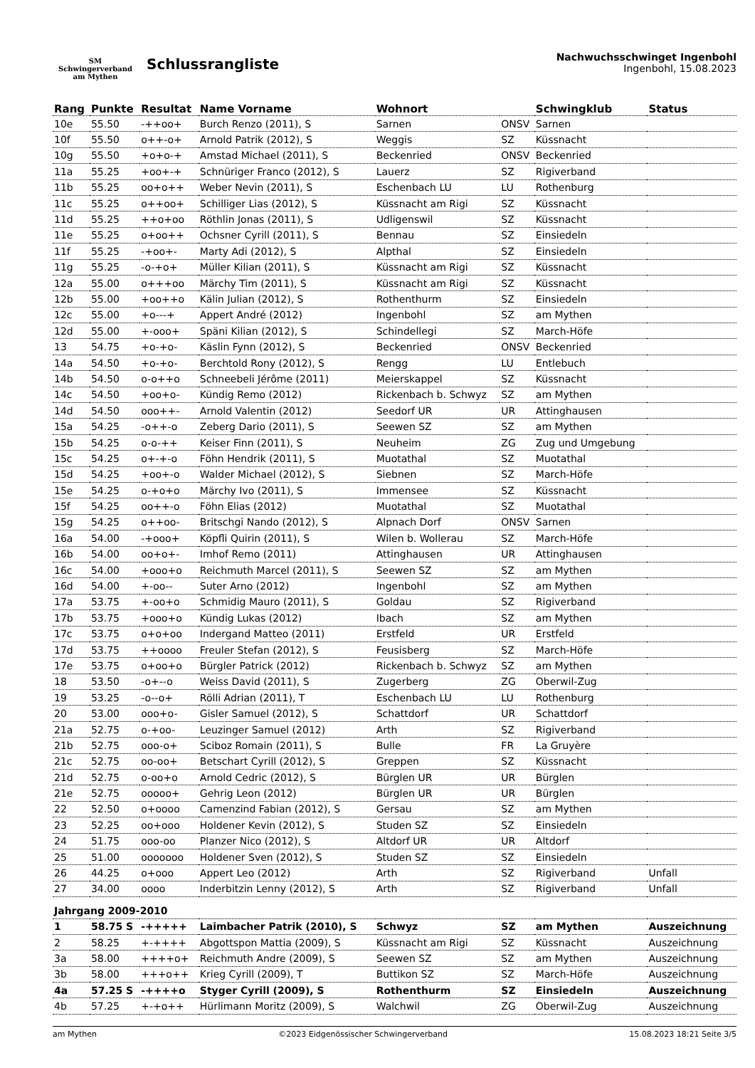SM
Schwingerverband
am Mythen
Schlussrangliste
Nachwuchsschwinget Ingenbohl
Ingenbohl, 15.08.2023
| Rang | Punkte | Resultat | Name Vorname | Wohnort | | Schwingklub | Status |
| --- | --- | --- | --- | --- | --- | --- | --- |
| 10e | 55.50 | -++oo+ | Burch Renzo (2011), S | Sarnen | ONSV | Sarnen | |
| 10f | 55.50 | o++-o+ | Arnold Patrik (2012), S | Weggis | SZ | Küssnacht | |
| 10g | 55.50 | +o+o-+ | Amstad Michael (2011), S | Beckenried | ONSV | Beckenried | |
| 11a | 55.25 | +oo+-+ | Schnüriger Franco (2012), S | Lauerz | SZ | Rigiverband | |
| 11b | 55.25 | oo+o++ | Weber Nevin (2011), S | Eschenbach LU | LU | Rothenburg | |
| 11c | 55.25 | o++oo+ | Schilliger Lias (2012), S | Küssnacht am Rigi | SZ | Küssnacht | |
| 11d | 55.25 | ++o+oo | Röthlin Jonas (2011), S | Udligenswil | SZ | Küssnacht | |
| 11e | 55.25 | o+oo++ | Ochsner Cyrill (2011), S | Bennau | SZ | Einsiedeln | |
| 11f | 55.25 | -+oo+- | Marty Adi (2012), S | Alpthal | SZ | Einsiedeln | |
| 11g | 55.25 | -o-+o+ | Müller Kilian (2011), S | Küssnacht am Rigi | SZ | Küssnacht | |
| 12a | 55.00 | o+++oo | Märchy Tim (2011), S | Küssnacht am Rigi | SZ | Küssnacht | |
| 12b | 55.00 | +oo++o | Kälin Julian (2012), S | Rothenthurm | SZ | Einsiedeln | |
| 12c | 55.00 | +o---+ | Appert André (2012) | Ingenbohl | SZ | am Mythen | |
| 12d | 55.00 | +-ooo+ | Späni Kilian (2012), S | Schindellegi | SZ | March-Höfe | |
| 13 | 54.75 | +o-+o- | Käslin Fynn (2012), S | Beckenried | ONSV | Beckenried | |
| 14a | 54.50 | +o-+o- | Berchtold Rony (2012), S | Rengg | LU | Entlebuch | |
| 14b | 54.50 | o-o++o | Schneebeli Jérôme (2011) | Meierskappel | SZ | Küssnacht | |
| 14c | 54.50 | +oo+o- | Kündig Remo (2012) | Rickenbach b. Schwyz | SZ | am Mythen | |
| 14d | 54.50 | ooo++- | Arnold Valentin (2012) | Seedorf UR | UR | Attinghausen | |
| 15a | 54.25 | -o++-o | Zeberg Dario (2011), S | Seewen SZ | SZ | am Mythen | |
| 15b | 54.25 | o-o-++ | Keiser Finn (2011), S | Neuheim | ZG | Zug und Umgebung | |
| 15c | 54.25 | o+-+-o | Föhn Hendrik (2011), S | Muotathal | SZ | Muotathal | |
| 15d | 54.25 | +oo+-o | Walder Michael (2012), S | Siebnen | SZ | March-Höfe | |
| 15e | 54.25 | o-+o+o | Märchy Ivo (2011), S | Immensee | SZ | Küssnacht | |
| 15f | 54.25 | oo++-o | Föhn Elias (2012) | Muotathal | SZ | Muotathal | |
| 15g | 54.25 | o++oo- | Britschgi Nando (2012), S | Alpnach Dorf | ONSV | Sarnen | |
| 16a | 54.00 | -+ooo+ | Köpfli Quirin (2011), S | Wilen b. Wollerau | SZ | March-Höfe | |
| 16b | 54.00 | oo+o+- | Imhof Remo (2011) | Attinghausen | UR | Attinghausen | |
| 16c | 54.00 | +ooo+o | Reichmuth Marcel (2011), S | Seewen SZ | SZ | am Mythen | |
| 16d | 54.00 | +-oo-- | Suter Arno (2012) | Ingenbohl | SZ | am Mythen | |
| 17a | 53.75 | +-oo+o | Schmidig Mauro (2011), S | Goldau | SZ | Rigiverband | |
| 17b | 53.75 | +ooo+o | Kündig Lukas (2012) | Ibach | SZ | am Mythen | |
| 17c | 53.75 | o+o+oo | Indergand Matteo (2011) | Erstfeld | UR | Erstfeld | |
| 17d | 53.75 | ++oooo | Freuler Stefan (2012), S | Feusisberg | SZ | March-Höfe | |
| 17e | 53.75 | o+oo+o | Bürgler Patrick (2012) | Rickenbach b. Schwyz | SZ | am Mythen | |
| 18 | 53.50 | -o+--o | Weiss David (2011), S | Zugerberg | ZG | Oberwil-Zug | |
| 19 | 53.25 | -o--o+ | Rölli Adrian (2011), T | Eschenbach LU | LU | Rothenburg | |
| 20 | 53.00 | ooo+o- | Gisler Samuel (2012), S | Schattdorf | UR | Schattdorf | |
| 21a | 52.75 | o-+oo- | Leuzinger Samuel (2012) | Arth | SZ | Rigiverband | |
| 21b | 52.75 | ooo-o+ | Sciboz Romain (2011), S | Bulle | FR | La Gruyère | |
| 21c | 52.75 | oo-oo+ | Betschart Cyrill (2012), S | Greppen | SZ | Küssnacht | |
| 21d | 52.75 | o-oo+o | Arnold Cedric (2012), S | Bürglen UR | UR | Bürglen | |
| 21e | 52.75 | ooooo+ | Gehrig Leon (2012) | Bürglen UR | UR | Bürglen | |
| 22 | 52.50 | o+oooo | Camenzind Fabian (2012), S | Gersau | SZ | am Mythen | |
| 23 | 52.25 | oo+ooo | Holdener Kevin (2012), S | Studen SZ | SZ | Einsiedeln | |
| 24 | 51.75 | ooo-oo | Planzer Nico (2012), S | Altdorf UR | UR | Altdorf | |
| 25 | 51.00 | ooooooo | Holdener Sven (2012), S | Studen SZ | SZ | Einsiedeln | |
| 26 | 44.25 | o+ooo | Appert Leo (2012) | Arth | SZ | Rigiverband | Unfall |
| 27 | 34.00 | oooo | Inderbitzin Lenny (2012), S | Arth | SZ | Rigiverband | Unfall |
| Jahrgang 2009-2010 | | | | | | | |
| 1 | 58.75 S | -+++++ | Laimbacher Patrik (2010), S | Schwyz | SZ | am Mythen | Auszeichnung |
| 2 | 58.25 | +-++++ | Abgottspon Mattia (2009), S | Küssnacht am Rigi | SZ | Küssnacht | Auszeichnung |
| 3a | 58.00 | ++++o+ | Reichmuth Andre (2009), S | Seewen SZ | SZ | am Mythen | Auszeichnung |
| 3b | 58.00 | +++o++ | Krieg Cyrill (2009), T | Buttikon SZ | SZ | March-Höfe | Auszeichnung |
| 4a | 57.25 S | -++++o | Styger Cyrill (2009), S | Rothenthurm | SZ | Einsiedeln | Auszeichnung |
| 4b | 57.25 | +-+o++ | Hürlimann Moritz (2009), S | Walchwil | ZG | Oberwil-Zug | Auszeichnung |
am Mythen ©2023 Eidgenössischer Schwingerverband 15.08.2023 18:21 Seite 3/5